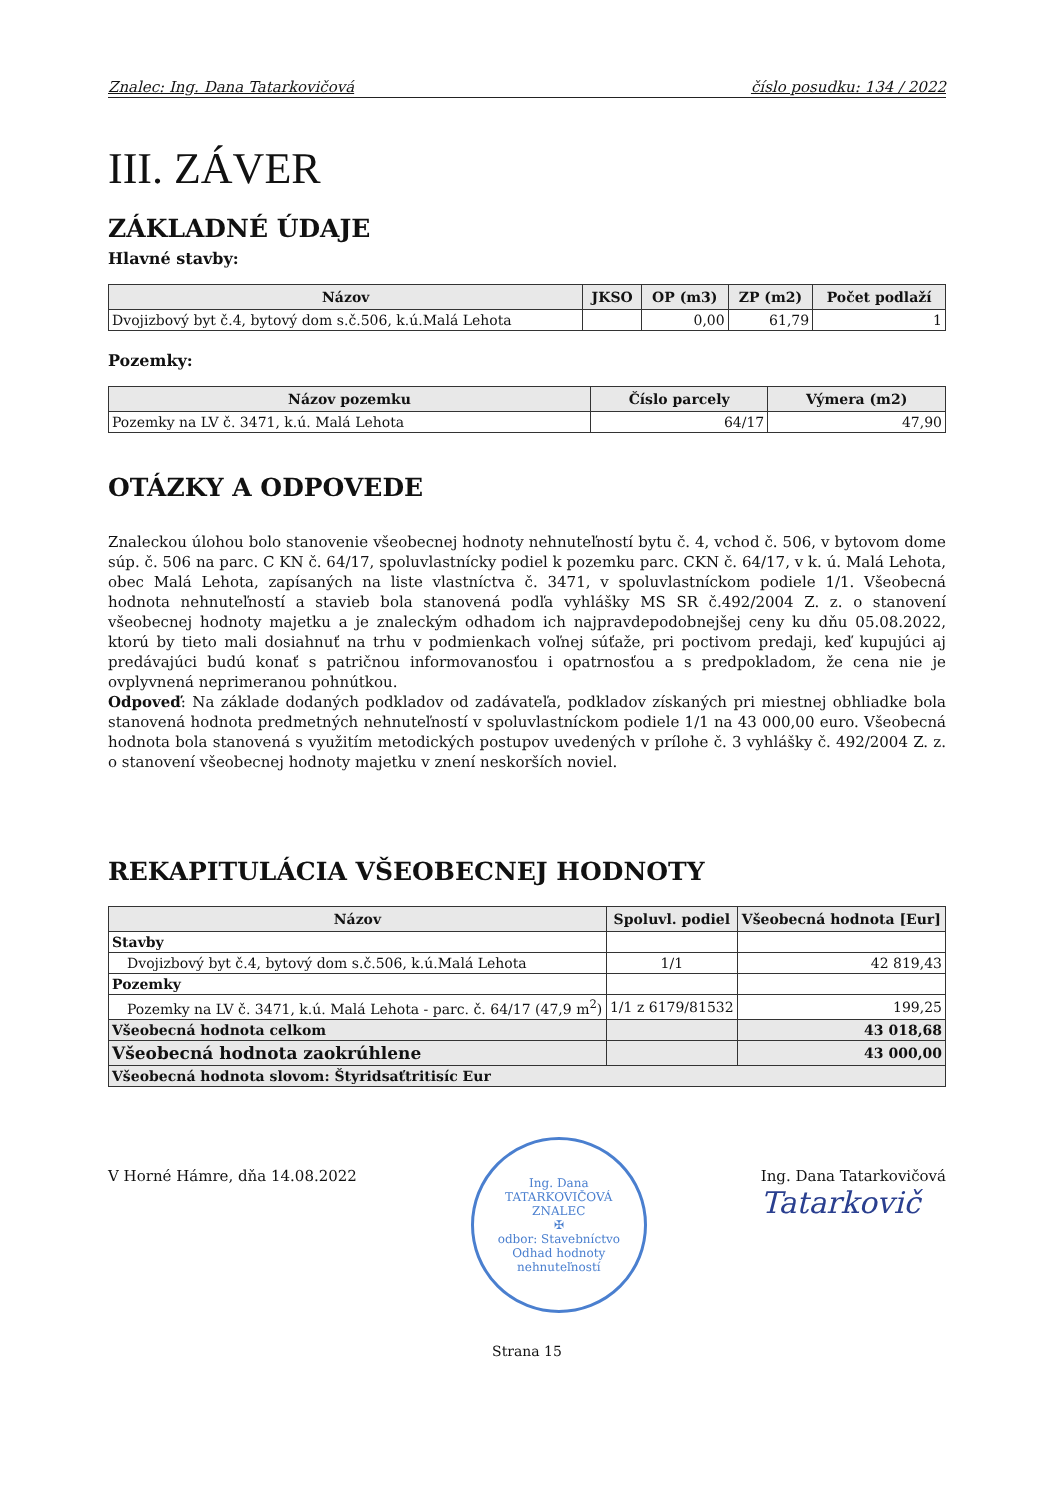Znalec: Ing. Dana Tatarkovičová číslo posudku: 134 / 2022
III. ZÁVER
ZÁKLADNÉ ÚDAJE
Hlavné stavby:
| Názov | JKSO | OP (m3) | ZP (m2) | Počet podlaží |
| --- | --- | --- | --- | --- |
| Dvojizbový byt č.4, bytový dom s.č.506, k.ú.Malá Lehota | | 0,00 | 61,79 | 1 |
Pozemky:
| Názov pozemku | Číslo parcely | Výmera (m2) |
| --- | --- | --- |
| Pozemky na LV č. 3471, k.ú. Malá Lehota | 64/17 | 47,90 |
OTÁZKY A ODPOVEDE
Znaleckou úlohou bolo stanovenie všeobecnej hodnoty nehnuteľností bytu č. 4, vchod č. 506, v bytovom dome súp. č. 506 na parc. C KN č. 64/17, spoluvlastnícky podiel k pozemku parc. CKN č. 64/17, v k. ú. Malá Lehota, obec Malá Lehota, zapísaných na liste vlastníctva č. 3471, v spoluvlastníckom podiele 1/1. Všeobecná hodnota nehnuteľností a stavieb bola stanovená podľa vyhlášky MS SR č.492/2004 Z. z. o stanovení všeobecnej hodnoty majetku a je znaleckým odhadom ich najpravdepodobnejšej ceny ku dňu 05.08.2022, ktorú by tieto mali dosiahnuť na trhu v podmienkach voľnej súťaže, pri poctivom predaji, keď kupujúci aj predávajúci budú konať s patričnou informovanosťou i opatrnosťou a s predpokladom, že cena nie je ovplyvnená neprimeranou pohnútkou.
Odpoveď: Na základe dodaných podkladov od zadávateľa, podkladov získaných pri miestnej obhliadke bola stanovená hodnota predmetných nehnuteľností v spoluvlastníckom podiele 1/1 na 43 000,00 euro. Všeobecná hodnota bola stanovená s využitím metodických postupov uvedených v prílohe č. 3 vyhlášky č. 492/2004 Z. z. o stanovení všeobecnej hodnoty majetku v znení neskorších noviel.
REKAPITULÁCIA VŠEOBECNEJ HODNOTY
| Názov | Spoluvl. podiel | Všeobecná hodnota [Eur] |
| --- | --- | --- |
| Stavby | | |
| Dvojizbový byt č.4, bytový dom s.č.506, k.ú.Malá Lehota | 1/1 | 42 819,43 |
| Pozemky | | |
| Pozemky na LV č. 3471, k.ú. Malá Lehota - parc. č. 64/17 (47,9 m<sup>2</sup>) | 1/1 z 6179/81532 | 199,25 |
| Všeobecná hodnota celkom | | 43 018,68 |
| Všeobecná hodnota zaokrúhlene | | 43 000,00 |
| Všeobecná hodnota slovom: Štyridsaťtritisíc Eur | | |
V Horné Hámre, dňa 14.08.2022
Ing. Dana TATARKOVIČOVÁ
ZNALEC
✠
odbor: Stavebníctvo
Odhad hodnoty nehnuteľností
Ing. Dana Tatarkovičová
Tatarkovič
Strana 15